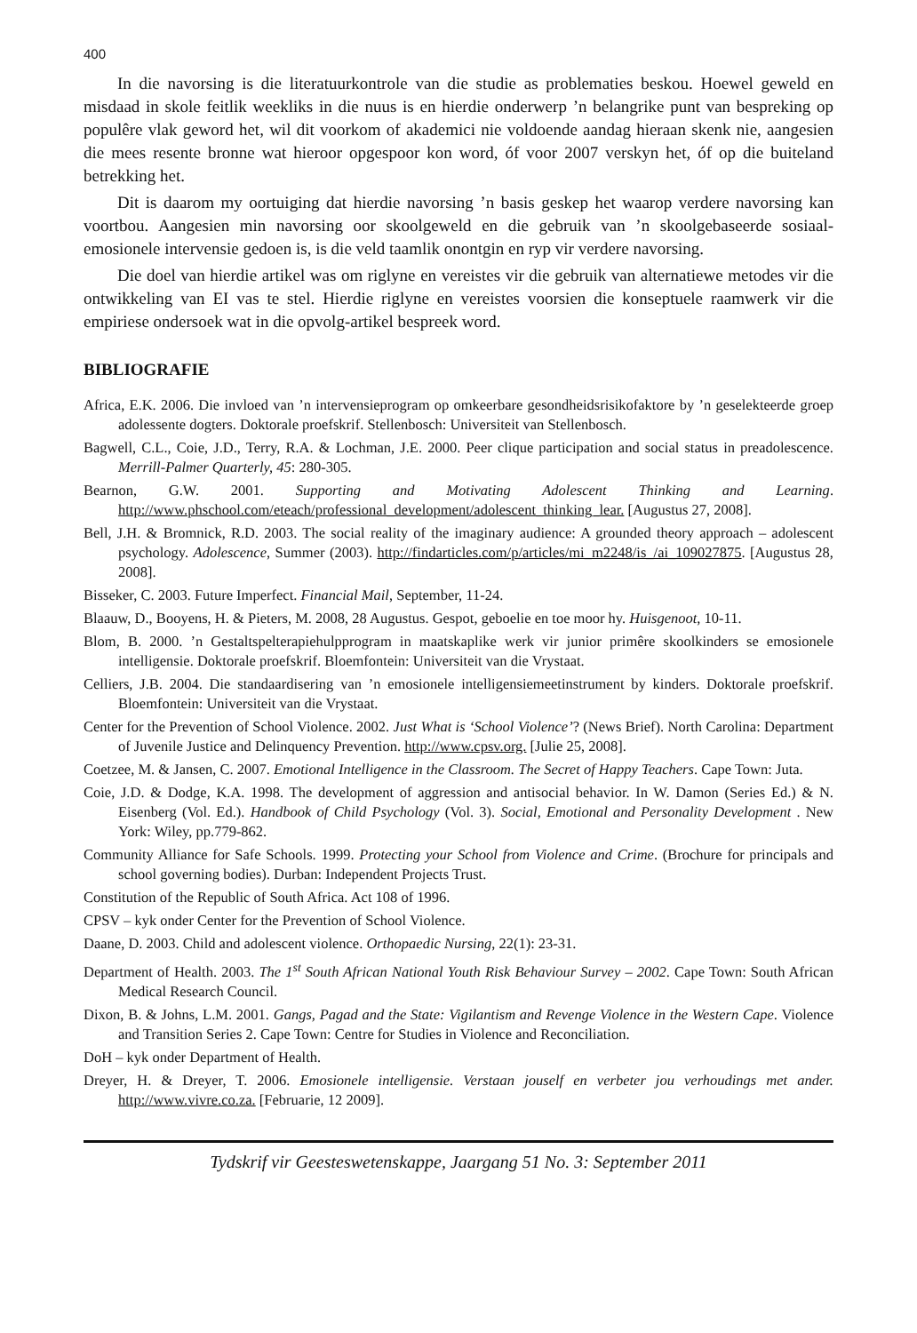400
In die navorsing is die literatuurkontrole van die studie as problematies beskou. Hoewel geweld en misdaad in skole feitlik weekliks in die nuus is en hierdie onderwerp ’n belangrike punt van bespreking op populêre vlak geword het, wil dit voorkom of akademici nie voldoende aandag hieraan skenk nie, aangesien die mees resente bronne wat hieroor opgespoor kon word, óf voor 2007 verskyn het, óf op die buiteland betrekking het.
Dit is daarom my oortuiging dat hierdie navorsing ’n basis geskep het waarop verdere navorsing kan voortbou. Aangesien min navorsing oor skoolgeweld en die gebruik van ’n skoolgebaseerde sosiaal-emosionele intervensie gedoen is, is die veld taamlik onontgin en ryp vir verdere navorsing.
Die doel van hierdie artikel was om riglyne en vereistes vir die gebruik van alternatiewe metodes vir die ontwikkeling van EI vas te stel. Hierdie riglyne en vereistes voorsien die konseptuele raamwerk vir die empiriese ondersoek wat in die opvolg-artikel bespreek word.
BIBLIOGRAFIE
Africa, E.K. 2006. Die invloed van ’n intervensieprogram op omkeerbare gesondheidsrisikofaktore by ’n geselekteerde groep adolessente dogters. Doktorale proefskrif. Stellenbosch: Universiteit van Stellenbosch.
Bagwell, C.L., Coie, J.D., Terry, R.A. & Lochman, J.E. 2000. Peer clique participation and social status in preadolescence. Merrill-Palmer Quarterly, 45: 280-305.
Bearnon, G.W. 2001. Supporting and Motivating Adolescent Thinking and Learning. http://www.phschool.com/eteach/professional_development/adolescent_thinking_lear. [Augustus 27, 2008].
Bell, J.H. & Bromnick, R.D. 2003. The social reality of the imaginary audience: A grounded theory approach – adolescent psychology. Adolescence, Summer (2003). http://findarticles.com/p/articles/mi_m2248/is_/ai_109027875. [Augustus 28, 2008].
Bisseker, C. 2003. Future Imperfect. Financial Mail, September, 11-24.
Blaauw, D., Booyens, H. & Pieters, M. 2008, 28 Augustus. Gespot, geboelie en toe moor hy. Huisgenoot, 10-11.
Blom, B. 2000. ’n Gestaltspelterapiehulpprogram in maatskaplike werk vir junior primêre skoolkinders se emosionele intelligensie. Doktorale proefskrif. Bloemfontein: Universiteit van die Vrystaat.
Celliers, J.B. 2004. Die standaardisering van ’n emosionele intelligensiemeetinstrument by kinders. Doktorale proefskrif. Bloemfontein: Universiteit van die Vrystaat.
Center for the Prevention of School Violence. 2002. Just What is ‘School Violence’? (News Brief). North Carolina: Department of Juvenile Justice and Delinquency Prevention. http://www.cpsv.org. [Julie 25, 2008].
Coetzee, M. & Jansen, C. 2007. Emotional Intelligence in the Classroom. The Secret of Happy Teachers. Cape Town: Juta.
Coie, J.D. & Dodge, K.A. 1998. The development of aggression and antisocial behavior. In W. Damon (Series Ed.) & N. Eisenberg (Vol. Ed.). Handbook of Child Psychology (Vol. 3). Social, Emotional and Personality Development . New York: Wiley, pp.779-862.
Community Alliance for Safe Schools. 1999. Protecting your School from Violence and Crime. (Brochure for principals and school governing bodies). Durban: Independent Projects Trust.
Constitution of the Republic of South Africa. Act 108 of 1996.
CPSV – kyk onder Center for the Prevention of School Violence.
Daane, D. 2003. Child and adolescent violence. Orthopaedic Nursing, 22(1): 23-31.
Department of Health. 2003. The 1<sup>st</sup> South African National Youth Risk Behaviour Survey – 2002. Cape Town: South African Medical Research Council.
Dixon, B. & Johns, L.M. 2001. Gangs, Pagad and the State: Vigilantism and Revenge Violence in the Western Cape. Violence and Transition Series 2. Cape Town: Centre for Studies in Violence and Reconciliation.
DoH – kyk onder Department of Health.
Dreyer, H. & Dreyer, T. 2006. Emosionele intelligensie. Verstaan jouself en verbeter jou verhoudings met ander. http://www.vivre.co.za. [Februarie, 12 2009].
Tydskrif vir Geesteswetenskappe, Jaargang 51 No. 3: September 2011